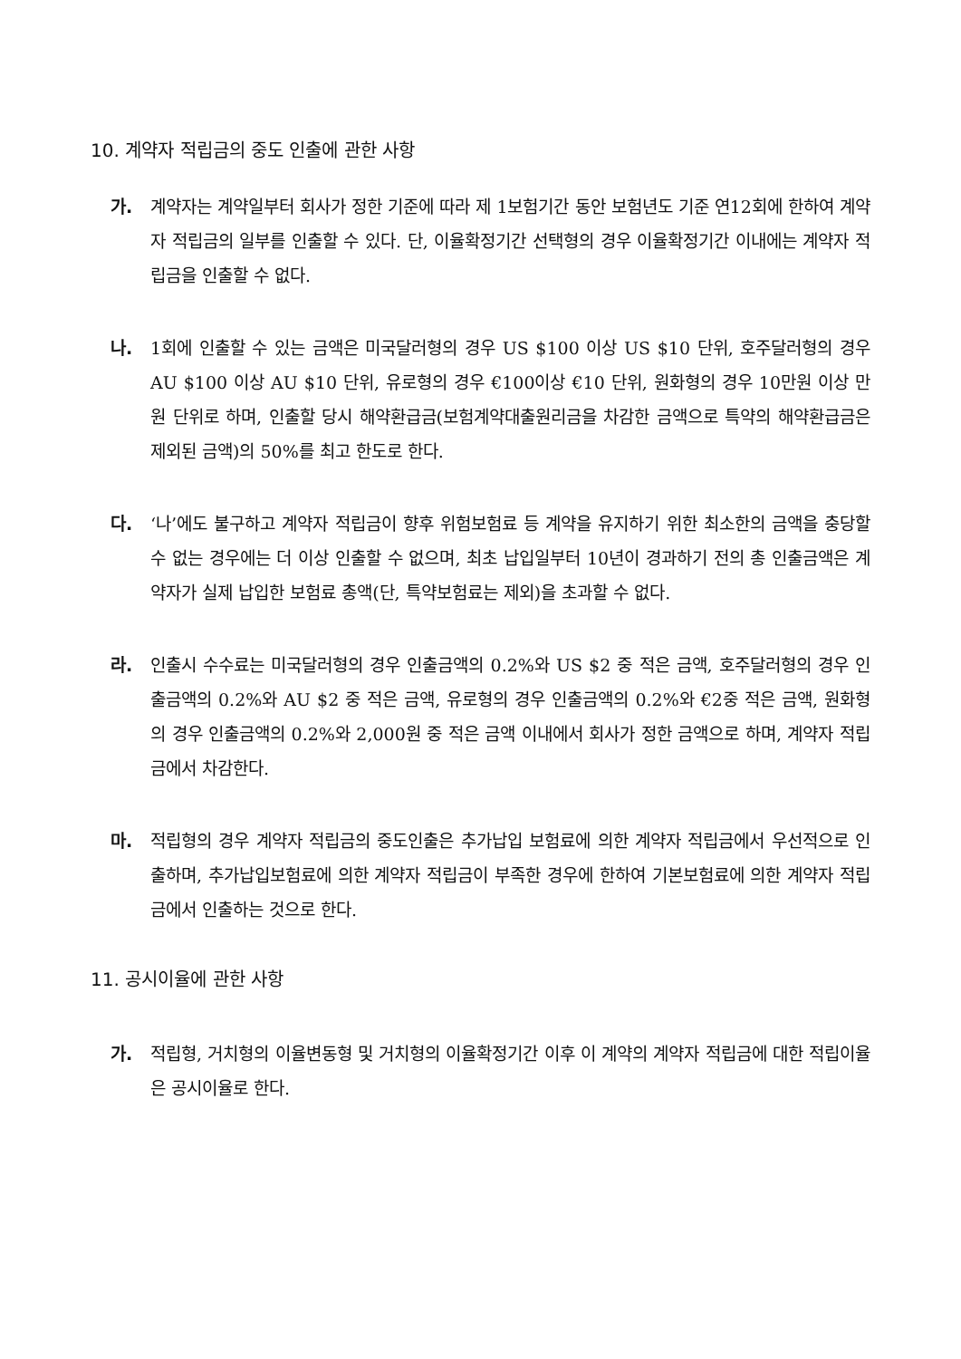10. 계약자 적립금의 중도 인출에 관한 사항
가. 계약자는 계약일부터 회사가 정한 기준에 따라 제 1보험기간 동안 보험년도 기준 연12회에 한하여 계약자 적립금의 일부를 인출할 수 있다. 단, 이율확정기간 선택형의 경우 이율확정기간 이내에는 계약자 적립금을 인출할 수 없다.
나. 1회에 인출할 수 있는 금액은 미국달러형의 경우 US $100 이상 US $10 단위, 호주달러형의 경우 AU $100 이상 AU $10 단위, 유로형의 경우 €100이상 €10 단위, 원화형의 경우 10만원 이상 만원 단위로 하며, 인출할 당시 해약환급금(보험계약대출원리금을 차감한 금액으로 특약의 해약환급금은 제외된 금액)의 50%를 최고 한도로 한다.
다. ‘나’에도 불구하고 계약자 적립금이 향후 위험보험료 등 계약을 유지하기 위한 최소한의 금액을 충당할 수 없는 경우에는 더 이상 인출할 수 없으며, 최초 납입일부터 10년이 경과하기 전의 총 인출금액은 계약자가 실제 납입한 보험료 총액(단, 특약보험료는 제외)을 초과할 수 없다.
라. 인출시 수수료는 미국달러형의 경우 인출금액의 0.2%와 US $2 중 적은 금액, 호주달러형의 경우 인출금액의 0.2%와 AU $2 중 적은 금액, 유로형의 경우 인출금액의 0.2%와 €2중 적은 금액, 원화형의 경우 인출금액의 0.2%와 2,000원 중 적은 금액 이내에서 회사가 정한 금액으로 하며, 계약자 적립금에서 차감한다.
마. 적립형의 경우 계약자 적립금의 중도인출은 추가납입 보험료에 의한 계약자 적립금에서 우선적으로 인출하며, 추가납입보험료에 의한 계약자 적립금이 부족한 경우에 한하여 기본보험료에 의한 계약자 적립금에서 인출하는 것으로 한다.
11. 공시이율에 관한 사항
가. 적립형, 거치형의 이율변동형 및 거치형의 이율확정기간 이후 이 계약의 계약자 적립금에 대한 적립이율은 공시이율로 한다.